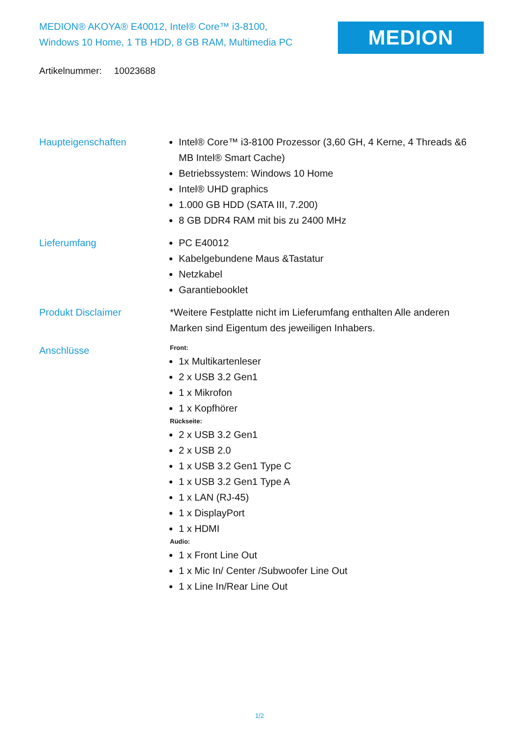MEDION® AKOYA® E40012, Intel® Core™ i3-8100,
Windows 10 Home, 1 TB HDD, 8 GB RAM, Multimedia PC
MEDION
Artikelnummer: 10023688
Haupteigenschaften Intel® Core™ i3-8100 Prozessor (3,60 GH, 4 Kerne, 4 Threads &6 MB Intel® Smart Cache)
Betriebssystem: Windows 10 Home
Intel® UHD graphics
1.000 GB HDD (SATA III, 7.200)
8 GB DDR4 RAM mit bis zu 2400 MHz
Lieferumfang PC E40012
Kabelgebundene Maus &Tastatur
Netzkabel
Garantiebooklet
Produkt Disclaimer *Weitere Festplatte nicht im Lieferumfang enthalten Alle anderen Marken sind Eigentum des jeweiligen Inhabers.
Anschlüsse
Front:
1x Multikartenleser
2 x USB 3.2 Gen1
1 x Mikrofon
1 x Kopfhörer
Rückseite:
2 x USB 3.2 Gen1
2 x USB 2.0
1 x USB 3.2 Gen1 Type C
1 x USB 3.2 Gen1 Type A
1 x LAN (RJ-45)
1 x DisplayPort
1 x HDMI
Audio:
1 x Front Line Out
1 x Mic In/ Center /Subwoofer Line Out
1 x Line In/Rear Line Out
1/2